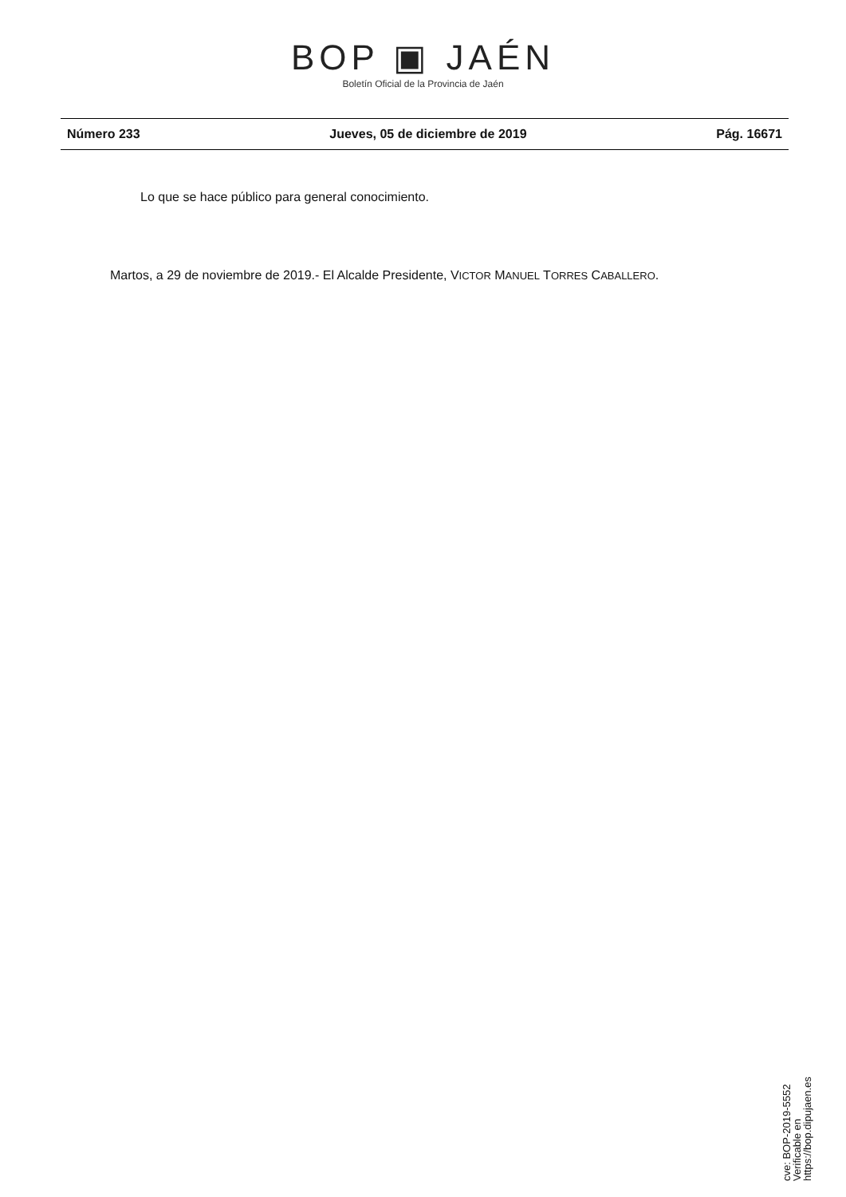BOP ▣ JAÉN
Boletín Oficial de la Provincia de Jaén
Número 233 Jueves, 05 de diciembre de 2019 Pág. 16671
Lo que se hace público para general conocimiento.
Martos, a 29 de noviembre de 2019.- El Alcalde Presidente, VICTOR MANUEL TORRES CABALLERO.
cve: BOP-2019-5552
Verificable en https://bop.dipujaen.es